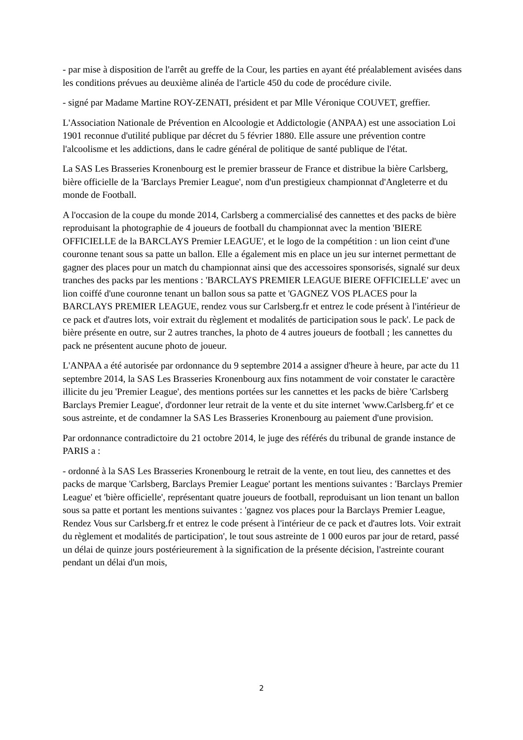- par mise à disposition de l'arrêt au greffe de la Cour, les parties en ayant été préalablement avisées dans les conditions prévues au deuxième alinéa de l'article 450 du code de procédure civile.
- signé par Madame Martine ROY-ZENATI, président et par Mlle Véronique COUVET, greffier.
L'Association Nationale de Prévention en Alcoologie et Addictologie (ANPAA) est une association Loi 1901 reconnue d'utilité publique par décret du 5 février 1880. Elle assure une prévention contre l'alcoolisme et les addictions, dans le cadre général de politique de santé publique de l'état.
La SAS Les Brasseries Kronenbourg est le premier brasseur de France et distribue la bière Carlsberg, bière officielle de la 'Barclays Premier League', nom d'un prestigieux championnat d'Angleterre et du monde de Football.
A l'occasion de la coupe du monde 2014, Carlsberg a commercialisé des cannettes et des packs de bière reproduisant la photographie de 4 joueurs de football du championnat avec la mention 'BIERE OFFICIELLE de la BARCLAYS Premier LEAGUE', et le logo de la compétition : un lion ceint d'une couronne tenant sous sa patte un ballon. Elle a également mis en place un jeu sur internet permettant de gagner des places pour un match du championnat ainsi que des accessoires sponsorisés, signalé sur deux tranches des packs par les mentions : 'BARCLAYS PREMIER LEAGUE BIERE OFFICIELLE' avec un lion coiffé d'une couronne tenant un ballon sous sa patte et 'GAGNEZ VOS PLACES pour la BARCLAYS PREMIER LEAGUE, rendez vous sur Carlsberg.fr et entrez le code présent à l'intérieur de ce pack et d'autres lots, voir extrait du règlement et modalités de participation sous le pack'. Le pack de bière présente en outre, sur 2 autres tranches, la photo de 4 autres joueurs de football ; les cannettes du pack ne présentent aucune photo de joueur.
L'ANPAA a été autorisée par ordonnance du 9 septembre 2014 a assigner d'heure à heure, par acte du 11 septembre 2014, la SAS Les Brasseries Kronenbourg aux fins notamment de voir constater le caractère illicite du jeu 'Premier League', des mentions portées sur les cannettes et les packs de bière 'Carlsberg Barclays Premier League', d'ordonner leur retrait de la vente et du site internet 'www.Carlsberg.fr' et ce sous astreinte, et de condamner la SAS Les Brasseries Kronenbourg au paiement d'une provision.
Par ordonnance contradictoire du 21 octobre 2014, le juge des référés du tribunal de grande instance de PARIS a :
- ordonné à la SAS Les Brasseries Kronenbourg le retrait de la vente, en tout lieu, des cannettes et des packs de marque 'Carlsberg, Barclays Premier League' portant les mentions suivantes : 'Barclays Premier League' et 'bière officielle', représentant quatre joueurs de football, reproduisant un lion tenant un ballon sous sa patte et portant les mentions suivantes : 'gagnez vos places pour la Barclays Premier League, Rendez Vous sur Carlsberg.fr et entrez le code présent à l'intérieur de ce pack et d'autres lots. Voir extrait du règlement et modalités de participation', le tout sous astreinte de 1 000 euros par jour de retard, passé un délai de quinze jours postérieurement à la signification de la présente décision, l'astreinte courant pendant un délai d'un mois,
2